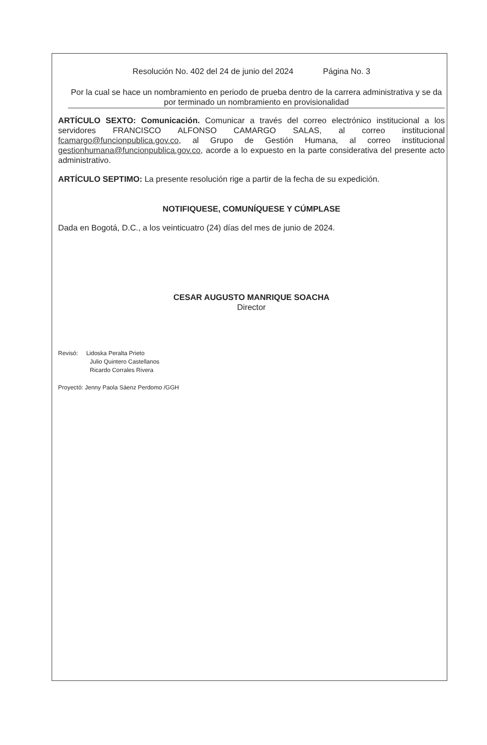Resolución No. 402 del 24 de junio del 2024 Página No. 3
Por la cual se hace un nombramiento en periodo de prueba dentro de la carrera administrativa y se da por terminado un nombramiento en provisionalidad
ARTÍCULO SEXTO: Comunicación. Comunicar a través del correo electrónico institucional a los servidores FRANCISCO ALFONSO CAMARGO SALAS, al correo institucional fcamargo@funcionpublica.gov.co, al Grupo de Gestión Humana, al correo institucional gestionhumana@funcionpublica.gov.co, acorde a lo expuesto en la parte considerativa del presente acto administrativo.
ARTÍCULO SEPTIMO: La presente resolución rige a partir de la fecha de su expedición.
NOTIFIQUESE, COMUNÍQUESE Y CÚMPLASE
Dada en Bogotá, D.C., a los veinticuatro (24) días del mes de junio de 2024.
CESAR AUGUSTO MANRIQUE SOACHA
Director
Revisó: Lidoska Peralta Prieto
Julio Quintero Castellanos
Ricardo Corrales Rivera
Proyectó: Jenny Paola Sáenz Perdomo /GGH